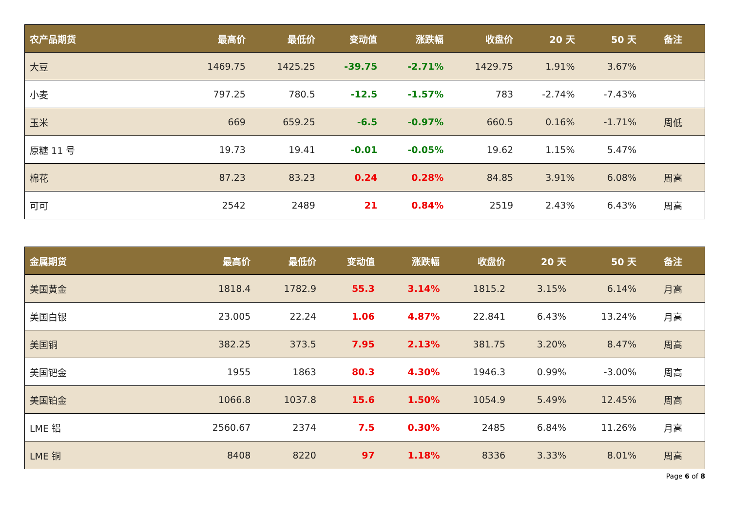| 农产品期货 | 最高价 | 最低价 | 变动值 | 涨跌幅 | 收盘价 | 20 天 | 50 天 | 备注 |
| --- | --- | --- | --- | --- | --- | --- | --- | --- |
| 大豆 | 1469.75 | 1425.25 | -39.75 | -2.71% | 1429.75 | 1.91% | 3.67% | |
| 小麦 | 797.25 | 780.5 | -12.5 | -1.57% | 783 | -2.74% | -7.43% | |
| 玉米 | 669 | 659.25 | -6.5 | -0.97% | 660.5 | 0.16% | -1.71% | 周低 |
| 原糖 11 号 | 19.73 | 19.41 | -0.01 | -0.05% | 19.62 | 1.15% | 5.47% | |
| 棉花 | 87.23 | 83.23 | 0.24 | 0.28% | 84.85 | 3.91% | 6.08% | 周高 |
| 可可 | 2542 | 2489 | 21 | 0.84% | 2519 | 2.43% | 6.43% | 周高 |
| 金属期货 | 最高价 | 最低价 | 变动值 | 涨跌幅 | 收盘价 | 20 天 | 50 天 | 备注 |
| --- | --- | --- | --- | --- | --- | --- | --- | --- |
| 美国黄金 | 1818.4 | 1782.9 | 55.3 | 3.14% | 1815.2 | 3.15% | 6.14% | 月高 |
| 美国白银 | 23.005 | 22.24 | 1.06 | 4.87% | 22.841 | 6.43% | 13.24% | 月高 |
| 美国铜 | 382.25 | 373.5 | 7.95 | 2.13% | 381.75 | 3.20% | 8.47% | 周高 |
| 美国钯金 | 1955 | 1863 | 80.3 | 4.30% | 1946.3 | 0.99% | -3.00% | 周高 |
| 美国铂金 | 1066.8 | 1037.8 | 15.6 | 1.50% | 1054.9 | 5.49% | 12.45% | 周高 |
| LME 铝 | 2560.67 | 2374 | 7.5 | 0.30% | 2485 | 6.84% | 11.26% | 月高 |
| LME 铜 | 8408 | 8220 | 97 | 1.18% | 8336 | 3.33% | 8.01% | 周高 |
Page 6 of 8